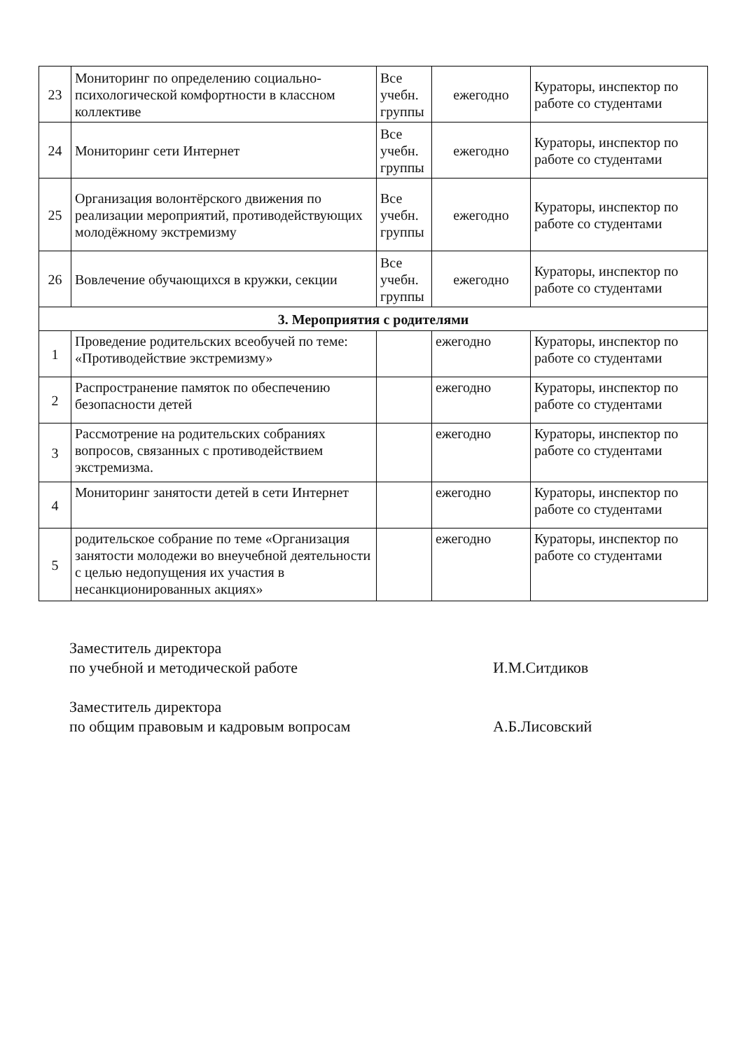| 23 | Мониторинг по определению социально-психологической комфортности в классном коллективе | Все учебн. группы | ежегодно | Кураторы, инспектор по работе со студентами |
| 24 | Мониторинг сети Интернет | Все учебн. группы | ежегодно | Кураторы, инспектор по работе со студентами |
| 25 | Организация волонтёрского движения по реализации мероприятий, противодействующих молодёжному экстремизму | Все учебн. группы | ежегодно | Кураторы, инспектор по работе со студентами |
| 26 | Вовлечение обучающихся в кружки, секции | Все учебн. группы | ежегодно | Кураторы, инспектор по работе со студентами |
| 3. Мероприятия с родителями | | | | |
| 1 | Проведение родительских всеобучей по теме: «Противодействие экстремизму» | | ежегодно | Кураторы, инспектор по работе со студентами |
| 2 | Распространение памяток по обеспечению безопасности детей | | ежегодно | Кураторы, инспектор по работе со студентами |
| 3 | Рассмотрение на родительских собраниях вопросов, связанных с противодействием экстремизма. | | ежегодно | Кураторы, инспектор по работе со студентами |
| 4 | Мониторинг занятости детей в сети Интернет | | ежегодно | Кураторы, инспектор по работе со студентами |
| 5 | родительское собрание по теме «Организация занятости молодежи во внеучебной деятельности с целью недопущения их участия в несанкционированных акциях» | | ежегодно | Кураторы, инспектор по работе со студентами |
Заместитель директора
по учебной и методической работе
И.М.Ситдиков
Заместитель директора
по общим правовым и кадровым вопросам
А.Б.Лисовский